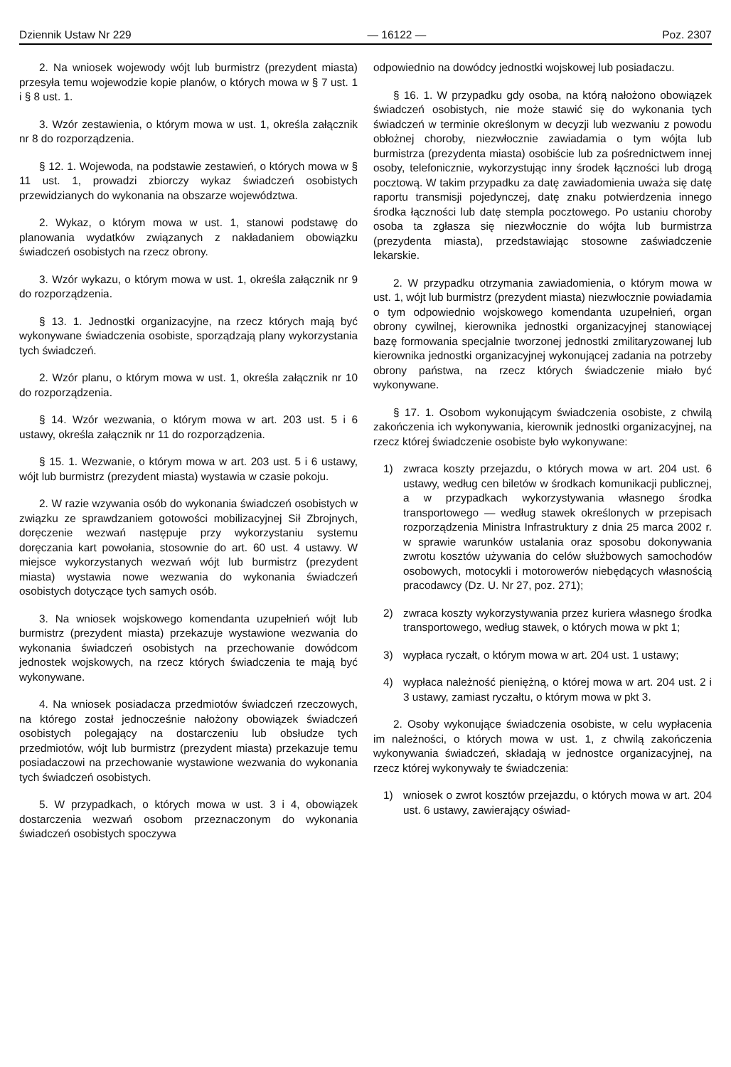Dziennik Ustaw Nr 229 — 16122 — Poz. 2307
2. Na wniosek wojewody wójt lub burmistrz (prezydent miasta) przesyła temu wojewodzie kopie planów, o których mowa w § 7 ust. 1 i § 8 ust. 1.
3. Wzór zestawienia, o którym mowa w ust. 1, określa załącznik nr 8 do rozporządzenia.
§ 12. 1. Wojewoda, na podstawie zestawień, o których mowa w § 11 ust. 1, prowadzi zbiorczy wykaz świadczeń osobistych przewidzianych do wykonania na obszarze województwa.
2. Wykaz, o którym mowa w ust. 1, stanowi podstawę do planowania wydatków związanych z nakładaniem obowiązku świadczeń osobistych na rzecz obrony.
3. Wzór wykazu, o którym mowa w ust. 1, określa załącznik nr 9 do rozporządzenia.
§ 13. 1. Jednostki organizacyjne, na rzecz których mają być wykonywane świadczenia osobiste, sporządzają plany wykorzystania tych świadczeń.
2. Wzór planu, o którym mowa w ust. 1, określa załącznik nr 10 do rozporządzenia.
§ 14. Wzór wezwania, o którym mowa w art. 203 ust. 5 i 6 ustawy, określa załącznik nr 11 do rozporządzenia.
§ 15. 1. Wezwanie, o którym mowa w art. 203 ust. 5 i 6 ustawy, wójt lub burmistrz (prezydent miasta) wystawia w czasie pokoju.
2. W razie wzywania osób do wykonania świadczeń osobistych w związku ze sprawdzaniem gotowości mobilizacyjnej Sił Zbrojnych, doręczenie wezwań następuje przy wykorzystaniu systemu doręczania kart powołania, stosownie do art. 60 ust. 4 ustawy. W miejsce wykorzystanych wezwań wójt lub burmistrz (prezydent miasta) wystawia nowe wezwania do wykonania świadczeń osobistych dotyczące tych samych osób.
3. Na wniosek wojskowego komendanta uzupełnień wójt lub burmistrz (prezydent miasta) przekazuje wystawione wezwania do wykonania świadczeń osobistych na przechowanie dowódcom jednostek wojskowych, na rzecz których świadczenia te mają być wykonywane.
4. Na wniosek posiadacza przedmiotów świadczeń rzeczowych, na którego został jednocześnie nałożony obowiązek świadczeń osobistych polegający na dostarczeniu lub obsłudze tych przedmiotów, wójt lub burmistrz (prezydent miasta) przekazuje temu posiadaczowi na przechowanie wystawione wezwania do wykonania tych świadczeń osobistych.
5. W przypadkach, o których mowa w ust. 3 i 4, obowiązek dostarczenia wezwań osobom przeznaczonym do wykonania świadczeń osobistych spoczywa
odpowiednio na dowódcy jednostki wojskowej lub posiadaczu.
§ 16. 1. W przypadku gdy osoba, na którą nałożono obowiązek świadczeń osobistych, nie może stawić się do wykonania tych świadczeń w terminie określonym w decyzji lub wezwaniu z powodu obłożnej choroby, niezwłocznie zawiadamia o tym wójta lub burmistrza (prezydenta miasta) osobiście lub za pośrednictwem innej osoby, telefonicznie, wykorzystując inny środek łączności lub drogą pocztową. W takim przypadku za datę zawiadomienia uważa się datę raportu transmisji pojedynczej, datę znaku potwierdzenia innego środka łączności lub datę stempla pocztowego. Po ustaniu choroby osoba ta zgłasza się niezwłocznie do wójta lub burmistrza (prezydenta miasta), przedstawiając stosowne zaświadczenie lekarskie.
2. W przypadku otrzymania zawiadomienia, o którym mowa w ust. 1, wójt lub burmistrz (prezydent miasta) niezwłocznie powiadamia o tym odpowiednio wojskowego komendanta uzupełnień, organ obrony cywilnej, kierownika jednostki organizacyjnej stanowiącej bazę formowania specjalnie tworzonej jednostki zmilitaryzowanej lub kierownika jednostki organizacyjnej wykonującej zadania na potrzeby obrony państwa, na rzecz których świadczenie miało być wykonywane.
§ 17. 1. Osobom wykonującym świadczenia osobiste, z chwilą zakończenia ich wykonywania, kierownik jednostki organizacyjnej, na rzecz której świadczenie osobiste było wykonywane:
1) zwraca koszty przejazdu, o których mowa w art. 204 ust. 6 ustawy, według cen biletów w środkach komunikacji publicznej, a w przypadkach wykorzystywania własnego środka transportowego — według stawek określonych w przepisach rozporządzenia Ministra Infrastruktury z dnia 25 marca 2002 r. w sprawie warunków ustalania oraz sposobu dokonywania zwrotu kosztów używania do celów służbowych samochodów osobowych, motocykli i motorowerów niebędących własnością pracodawcy (Dz. U. Nr 27, poz. 271);
2) zwraca koszty wykorzystywania przez kuriera własnego środka transportowego, według stawek, o których mowa w pkt 1;
3) wypłaca ryczałt, o którym mowa w art. 204 ust. 1 ustawy;
4) wypłaca należność pieniężną, o której mowa w art. 204 ust. 2 i 3 ustawy, zamiast ryczałtu, o którym mowa w pkt 3.
2. Osoby wykonujące świadczenia osobiste, w celu wypłacenia im należności, o których mowa w ust. 1, z chwilą zakończenia wykonywania świadczeń, składają w jednostce organizacyjnej, na rzecz której wykonywały te świadczenia:
1) wniosek o zwrot kosztów przejazdu, o których mowa w art. 204 ust. 6 ustawy, zawierający oświad-